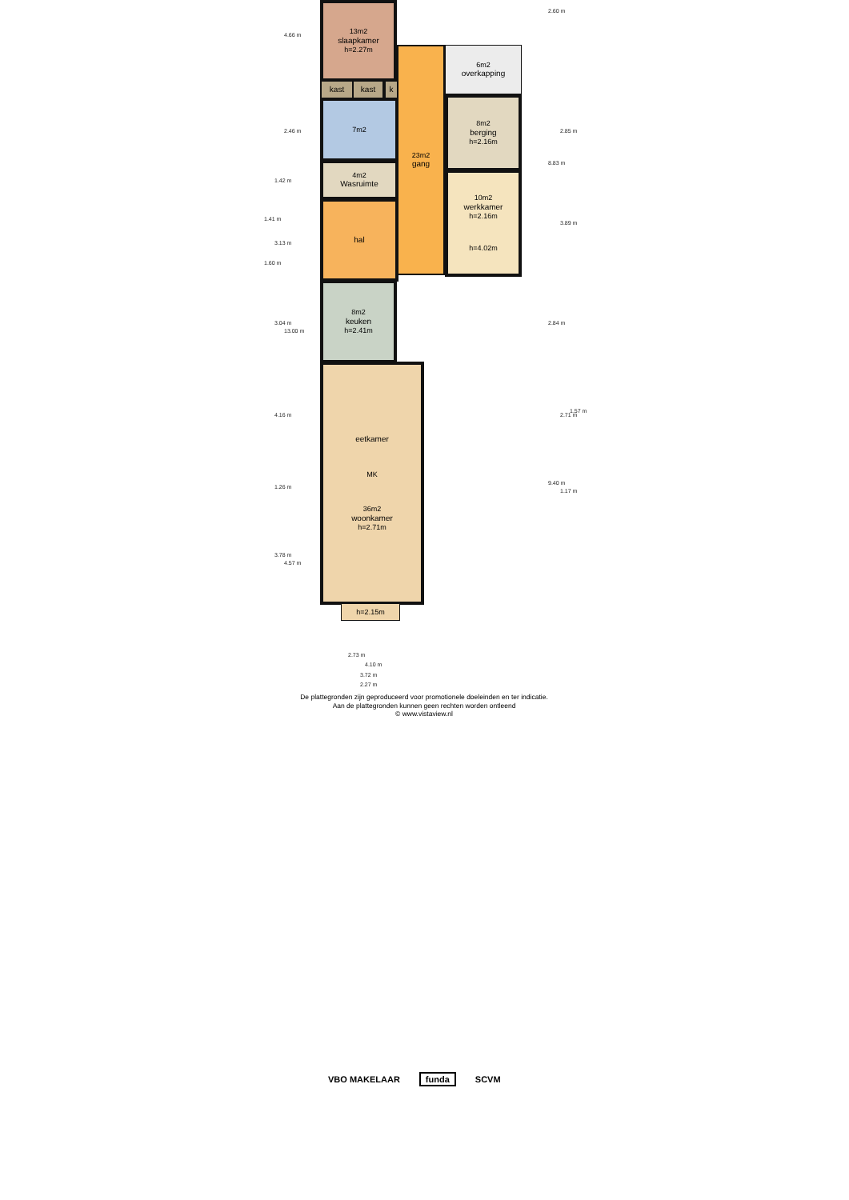13m2
slaapkamer
h=2.27m
kast kast k
7m2
4m2
Wasruimte
hal
23m2
gang
6m2
overkapping
8m2
berging
h=2.16m
10m2
werkkamer
h=2.16m
h=4.02m
8m2
keuken
h=2.41m
eetkamer
MK
36m2
woonkamer
h=2.71m
h=2.15m
4.66 m
2.46 m
1.42 m
1.41 m
3.13 m
1.60 m
3.04 m
13.00 m
4.16 m
1.26 m
3.78 m
4.57 m
2.60 m
2.85 m
8.83 m
3.89 m
2.84 m
2.71 m
1.57 m
9.40 m
1.17 m
2.73 m
4.10 m
3.72 m
2.27 m
De plattegronden zijn geproduceerd voor promotionele doeleinden en ter indicatie.
Aan de plattegronden kunnen geen rechten worden ontleend
© www.vistaview.nl
VBO MAKELAAR funda SCVM